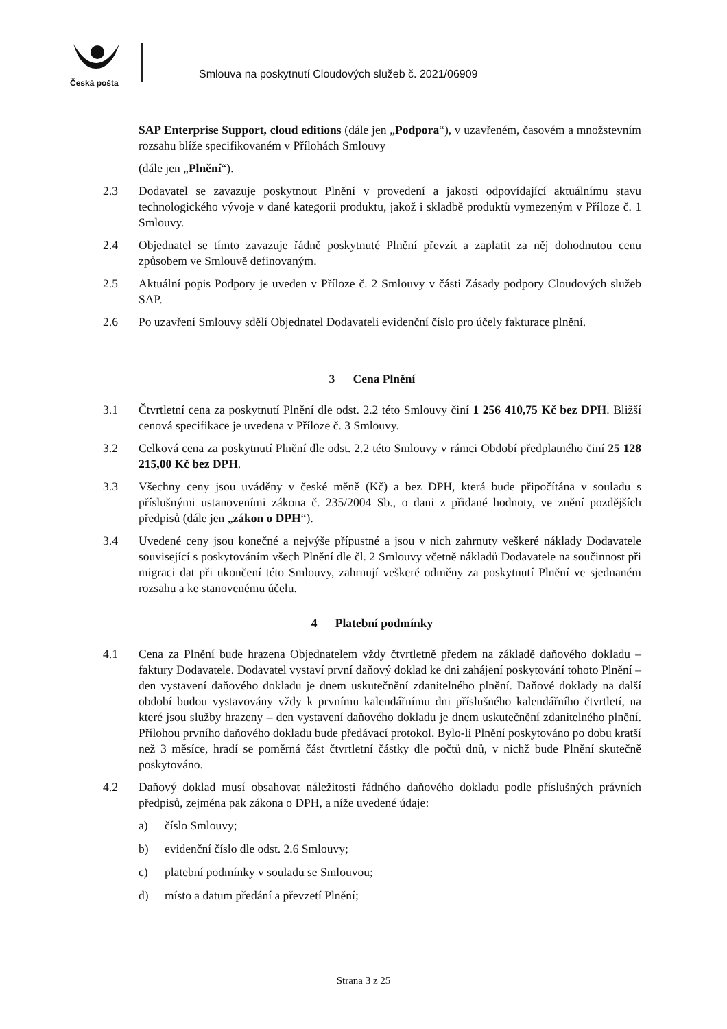Česká pošta
Smlouva na poskytnutí Cloudových služeb č. 2021/06909
SAP Enterprise Support, cloud editions (dále jen „Podpora“), v uzavřeném, časovém a množstevním rozsahu blíže specifikovaném v Přílohách Smlouvy
(dále jen „Plnění“).
2.3 Dodavatel se zavazuje poskytnout Plnění v provedení a jakosti odpovídající aktuálnímu stavu technologického vývoje v dané kategorii produktu, jakož i skladbě produktů vymezeným v Příloze č. 1 Smlouvy.
2.4 Objednatel se tímto zavazuje řádně poskytnuté Plnění převzít a zaplatit za něj dohodnutou cenu způsobem ve Smlouvě definovaným.
2.5 Aktuální popis Podpory je uveden v Příloze č. 2 Smlouvy v části Zásady podpory Cloudových služeb SAP.
2.6 Po uzavření Smlouvy sdělí Objednatel Dodavateli evidenční číslo pro účely fakturace plnění.
3 Cena Plnění
3.1 Čtvrtletní cena za poskytnutí Plnění dle odst. 2.2 této Smlouvy činí 1 256 410,75 Kč bez DPH. Bližší cenová specifikace je uvedena v Příloze č. 3 Smlouvy.
3.2 Celková cena za poskytnutí Plnění dle odst. 2.2 této Smlouvy v rámci Období předplatného činí 25 128 215,00 Kč bez DPH.
3.3 Všechny ceny jsou uváděny v české měně (Kč) a bez DPH, která bude připočítána v souladu s příslušnými ustanoveními zákona č. 235/2004 Sb., o dani z přidané hodnoty, ve znění pozdějších předpisů (dále jen „zákon o DPH“).
3.4 Uvedené ceny jsou konečné a nejvýše přípustné a jsou v nich zahrnuty veškeré náklady Dodavatele související s poskytováním všech Plnění dle čl. 2 Smlouvy včetně nákladů Dodavatele na součinnost při migraci dat při ukončení této Smlouvy, zahrnují veškeré odměny za poskytnutí Plnění ve sjednaném rozsahu a ke stanovenému účelu.
4 Platební podmínky
4.1 Cena za Plnění bude hrazena Objednatelem vždy čtvrtletně předem na základě daňového dokladu – faktury Dodavatele. Dodavatel vystaví první daňový doklad ke dni zahájení poskytování tohoto Plnění – den vystavení daňového dokladu je dnem uskutečnění zdanitelného plnění. Daňové doklady na další období budou vystavovány vždy k prvnímu kalendářnímu dni příslušného kalendářního čtvrtletí, na které jsou služby hrazeny – den vystavení daňového dokladu je dnem uskutečnění zdanitelného plnění. Přílohou prvního daňového dokladu bude předávací protokol. Bylo-li Plnění poskytováno po dobu kratší než 3 měsíce, hradí se poměrná část čtvrtletní částky dle počtů dnů, v nichž bude Plnění skutečně poskytováno.
4.2 Daňový doklad musí obsahovat náležitosti řádného daňového dokladu podle příslušných právních předpisů, zejména pak zákona o DPH, a níže uvedené údaje:
a) číslo Smlouvy;
b) evidenční číslo dle odst. 2.6 Smlouvy;
c) platební podmínky v souladu se Smlouvou;
d) místo a datum předání a převzetí Plnění;
Strana 3 z 25